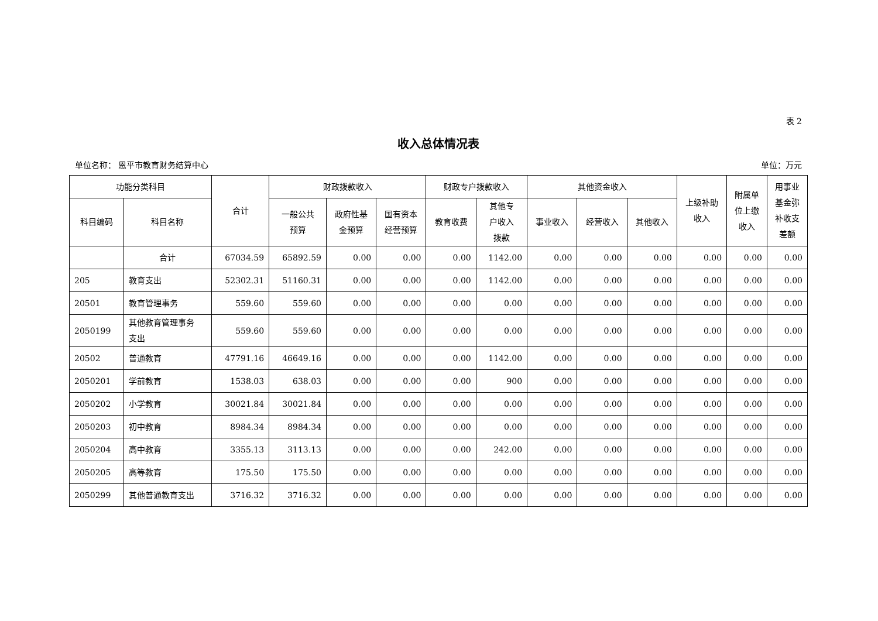表 2
收入总体情况表
单位名称： 恩平市教育财务结算中心 单位：万元
| 功能分类科目 | | 合计 | 财政拨款收入 | | | 财政专户拨款收入 | | 其他资金收入 | | | 上级补助 收入 | 附属单 位上缴 收入 | 用事业 基金弥 补收支 差额 |
| --- | --- | --- | --- | --- | --- | --- | --- | --- | --- | --- | --- | --- | --- |
| 科目编码 | 科目名称 | | 一般公共 预算 | 政府性基 金预算 | 国有资本 经营预算 | 教育收费 | 其他专 户收入 拨款 | 事业收入 | 经营收入 | 其他收入 | | | |
| | 合计 | 67034.59 | 65892.59 | 0.00 | 0.00 | 0.00 | 1142.00 | 0.00 | 0.00 | 0.00 | 0.00 | 0.00 | 0.00 |
| 205 | 教育支出 | 52302.31 | 51160.31 | 0.00 | 0.00 | 0.00 | 1142.00 | 0.00 | 0.00 | 0.00 | 0.00 | 0.00 | 0.00 |
| 20501 | 教育管理事务 | 559.60 | 559.60 | 0.00 | 0.00 | 0.00 | 0.00 | 0.00 | 0.00 | 0.00 | 0.00 | 0.00 | 0.00 |
| 2050199 | 其他教育管理事务 支出 | 559.60 | 559.60 | 0.00 | 0.00 | 0.00 | 0.00 | 0.00 | 0.00 | 0.00 | 0.00 | 0.00 | 0.00 |
| 20502 | 普通教育 | 47791.16 | 46649.16 | 0.00 | 0.00 | 0.00 | 1142.00 | 0.00 | 0.00 | 0.00 | 0.00 | 0.00 | 0.00 |
| 2050201 | 学前教育 | 1538.03 | 638.03 | 0.00 | 0.00 | 0.00 | 900 | 0.00 | 0.00 | 0.00 | 0.00 | 0.00 | 0.00 |
| 2050202 | 小学教育 | 30021.84 | 30021.84 | 0.00 | 0.00 | 0.00 | 0.00 | 0.00 | 0.00 | 0.00 | 0.00 | 0.00 | 0.00 |
| 2050203 | 初中教育 | 8984.34 | 8984.34 | 0.00 | 0.00 | 0.00 | 0.00 | 0.00 | 0.00 | 0.00 | 0.00 | 0.00 | 0.00 |
| 2050204 | 高中教育 | 3355.13 | 3113.13 | 0.00 | 0.00 | 0.00 | 242.00 | 0.00 | 0.00 | 0.00 | 0.00 | 0.00 | 0.00 |
| 2050205 | 高等教育 | 175.50 | 175.50 | 0.00 | 0.00 | 0.00 | 0.00 | 0.00 | 0.00 | 0.00 | 0.00 | 0.00 | 0.00 |
| 2050299 | 其他普通教育支出 | 3716.32 | 3716.32 | 0.00 | 0.00 | 0.00 | 0.00 | 0.00 | 0.00 | 0.00 | 0.00 | 0.00 | 0.00 |